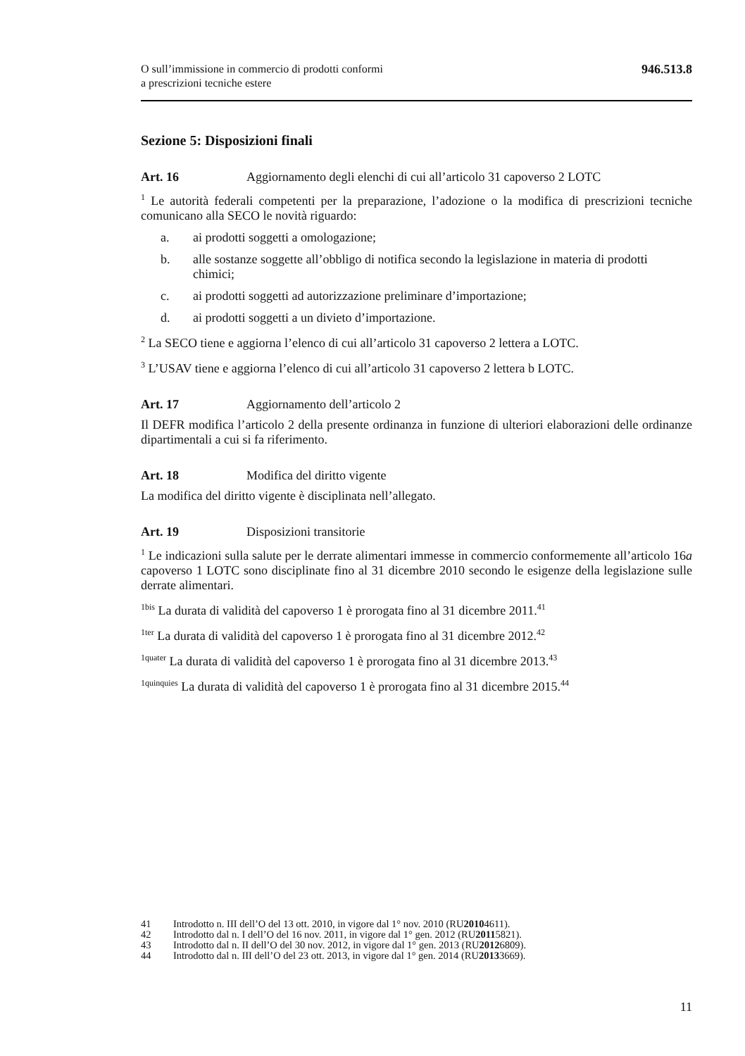O sull’immissione in commercio di prodotti conformi
a prescrizioni tecniche estere
946.513.8
Sezione 5: Disposizioni finali
Art. 16 Aggiornamento degli elenchi di cui all’articolo 31 capoverso 2 LOTC
<sup>1</sup> Le autorità federali competenti per la preparazione, l’adozione o la modifica di prescrizioni tecniche comunicano alla SECO le novità riguardo:
a. ai prodotti soggetti a omologazione;
b. alle sostanze soggette all’obbligo di notifica secondo la legislazione in materia di prodotti chimici;
c. ai prodotti soggetti ad autorizzazione preliminare d’importazione;
d. ai prodotti soggetti a un divieto d’importazione.
<sup>2</sup> La SECO tiene e aggiorna l’elenco di cui all’articolo 31 capoverso 2 lettera a LOTC.
<sup>3</sup> L’USAV tiene e aggiorna l’elenco di cui all’articolo 31 capoverso 2 lettera b LOTC.
Art. 17 Aggiornamento dell’articolo 2
Il DEFR modifica l’articolo 2 della presente ordinanza in funzione di ulteriori elaborazioni delle ordinanze dipartimentali a cui si fa riferimento.
Art. 18 Modifica del diritto vigente
La modifica del diritto vigente è disciplinata nell’allegato.
Art. 19 Disposizioni transitorie
<sup>1</sup> Le indicazioni sulla salute per le derrate alimentari immesse in commercio conformemente all’articolo 16a capoverso 1 LOTC sono disciplinate fino al 31 dicembre 2010 secondo le esigenze della legislazione sulle derrate alimentari.
<sup>1bis</sup> La durata di validità del capoverso 1 è prorogata fino al 31 dicembre 2011.<sup>41</sup>
<sup>1ter</sup> La durata di validità del capoverso 1 è prorogata fino al 31 dicembre 2012.<sup>42</sup>
<sup>1quater</sup> La durata di validità del capoverso 1 è prorogata fino al 31 dicembre 2013.<sup>43</sup>
<sup>1quinquies</sup> La durata di validità del capoverso 1 è prorogata fino al 31 dicembre 2015.<sup>44</sup>
41 Introdotto n. III dell’O del 13 ott. 2010, in vigore dal 1° nov. 2010 (RU 2010 4611).
42 Introdotto dal n. I dell’O del 16 nov. 2011, in vigore dal 1° gen. 2012 (RU 2011 5821).
43 Introdotto dal n. II dell’O del 30 nov. 2012, in vigore dal 1° gen. 2013 (RU 2012 6809).
44 Introdotto dal n. III dell’O del 23 ott. 2013, in vigore dal 1° gen. 2014 (RU 2013 3669).
11